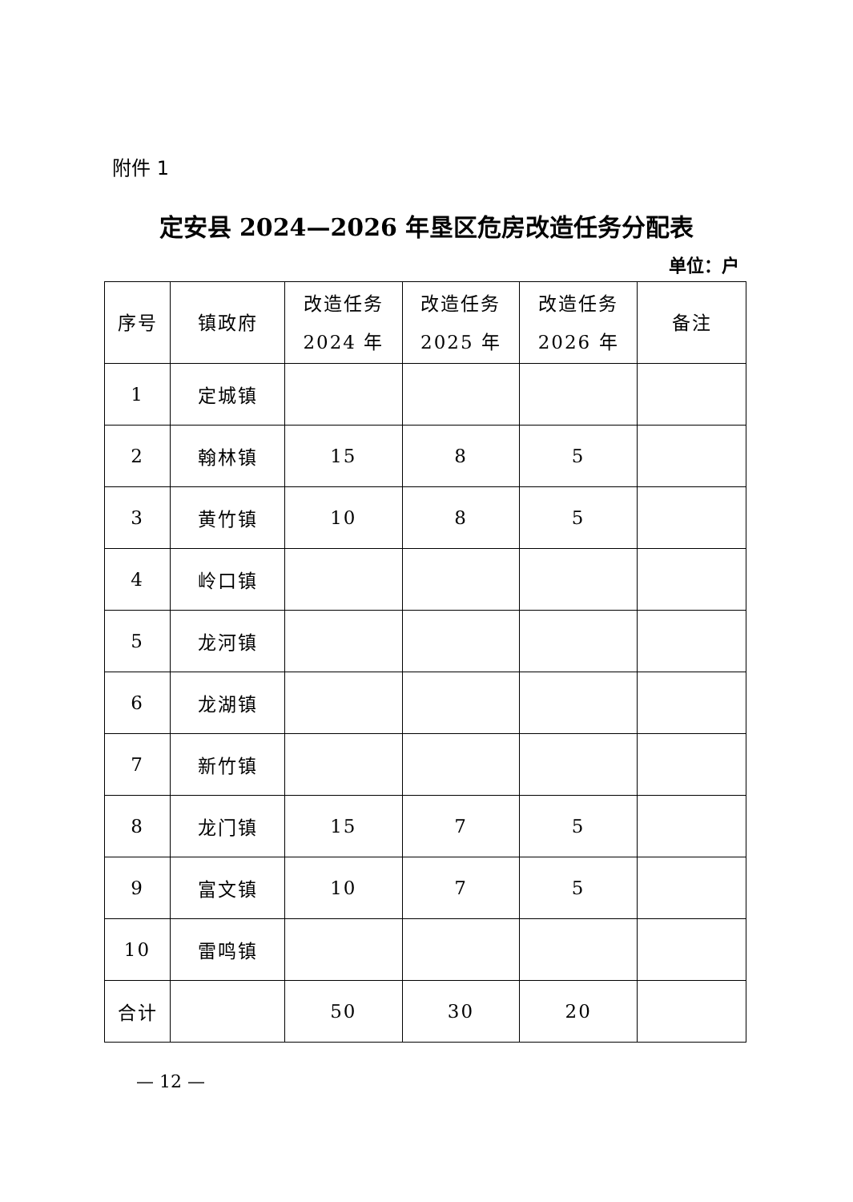附件 1
定安县 2024—2026 年垦区危房改造任务分配表
单位：户
| 序号 | 镇政府 | 改造任务 2024 年 | 改造任务 2025 年 | 改造任务 2026 年 | 备注 |
| --- | --- | --- | --- | --- | --- |
| 1 | 定城镇 | | | | |
| 2 | 翰林镇 | 15 | 8 | 5 | |
| 3 | 黄竹镇 | 10 | 8 | 5 | |
| 4 | 岭口镇 | | | | |
| 5 | 龙河镇 | | | | |
| 6 | 龙湖镇 | | | | |
| 7 | 新竹镇 | | | | |
| 8 | 龙门镇 | 15 | 7 | 5 | |
| 9 | 富文镇 | 10 | 7 | 5 | |
| 10 | 雷鸣镇 | | | | |
| 合计 | | 50 | 30 | 20 | |
— 12 —